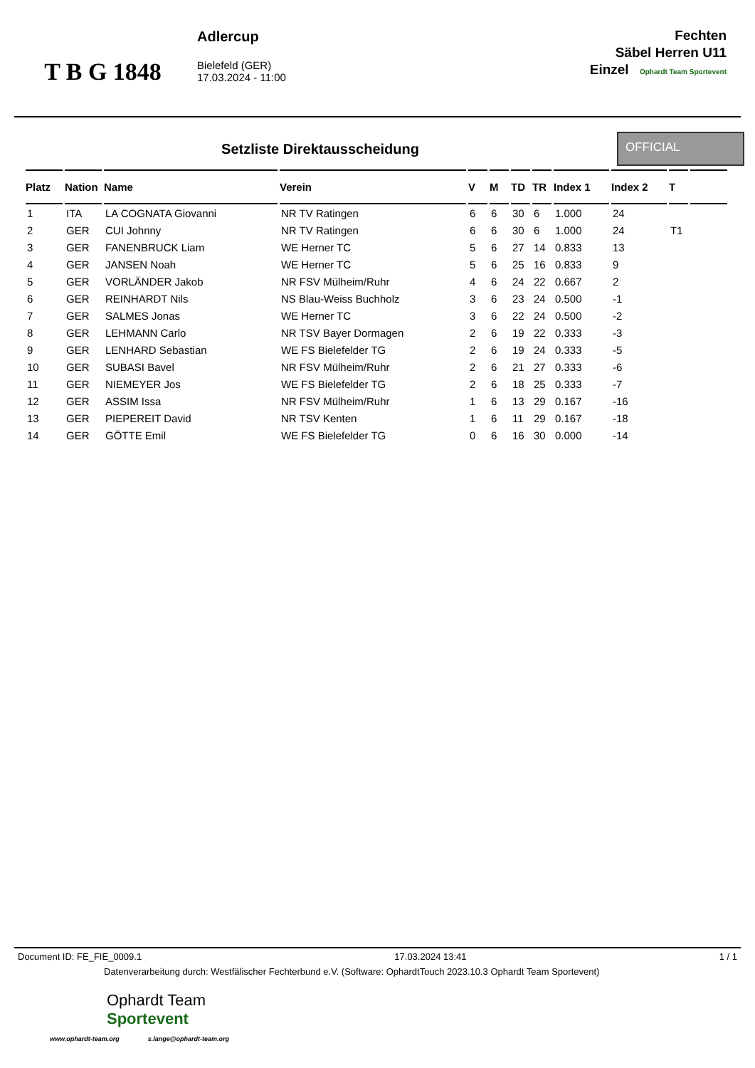T B G 1848
Adlercup
Bielefeld (GER)
17.03.2024 - 11:00
Fechten
Säbel Herren U11
Einzel Ophardt Team Sportevent
Setzliste Direktausscheidung
OFFICIAL
| Platz | Nation | Name | Verein | V | M | TD | TR | Index 1 | Index 2 | T | |
| --- | --- | --- | --- | --- | --- | --- | --- | --- | --- | --- | --- |
| 1 | ITA | LA COGNATA Giovanni | NR TV Ratingen | 6 | 6 | 30 | 6 | 1.000 | 24 | | |
| 2 | GER | CUI Johnny | NR TV Ratingen | 6 | 6 | 30 | 6 | 1.000 | 24 | T1 | |
| 3 | GER | FANENBRUCK Liam | WE Herner TC | 5 | 6 | 27 | 14 | 0.833 | 13 | | |
| 4 | GER | JANSEN Noah | WE Herner TC | 5 | 6 | 25 | 16 | 0.833 | 9 | | |
| 5 | GER | VORLÄNDER Jakob | NR FSV Mülheim/Ruhr | 4 | 6 | 24 | 22 | 0.667 | 2 | | |
| 6 | GER | REINHARDT Nils | NS Blau-Weiss Buchholz | 3 | 6 | 23 | 24 | 0.500 | -1 | | |
| 7 | GER | SALMES Jonas | WE Herner TC | 3 | 6 | 22 | 24 | 0.500 | -2 | | |
| 8 | GER | LEHMANN Carlo | NR TSV Bayer Dormagen | 2 | 6 | 19 | 22 | 0.333 | -3 | | |
| 9 | GER | LENHARD Sebastian | WE FS Bielefelder TG | 2 | 6 | 19 | 24 | 0.333 | -5 | | |
| 10 | GER | SUBASI Bavel | NR FSV Mülheim/Ruhr | 2 | 6 | 21 | 27 | 0.333 | -6 | | |
| 11 | GER | NIEMEYER Jos | WE FS Bielefelder TG | 2 | 6 | 18 | 25 | 0.333 | -7 | | |
| 12 | GER | ASSIM Issa | NR FSV Mülheim/Ruhr | 1 | 6 | 13 | 29 | 0.167 | -16 | | |
| 13 | GER | PIEPEREIT David | NR TSV Kenten | 1 | 6 | 11 | 29 | 0.167 | -18 | | |
| 14 | GER | GÖTTE Emil | WE FS Bielefelder TG | 0 | 6 | 16 | 30 | 0.000 | -14 | | |
Document ID: FE_FIE_0009.1 17.03.2024 13:41 1 / 1
Datenverarbeitung durch: Westfälischer Fechterbund e.V. (Software: OphardtTouch 2023.10.3 Ophardt Team Sportevent)
Ophardt Team
Sportevent
www.ophardt-team.org s.lange@ophardt-team.org